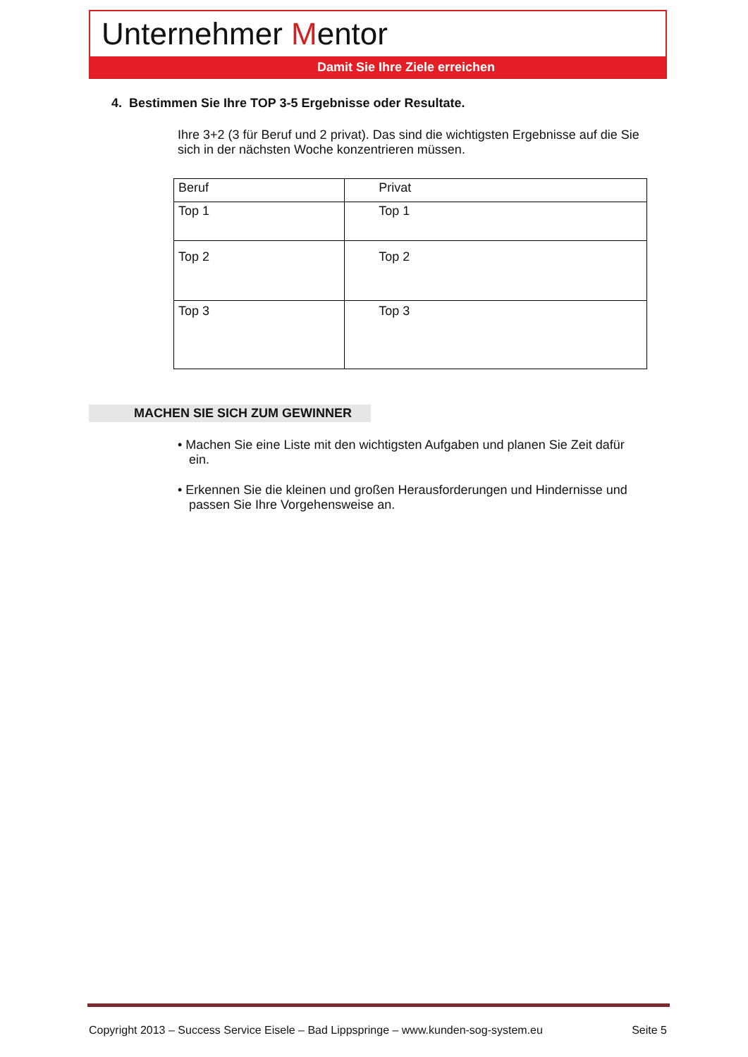Unternehmer Mentor
Damit Sie Ihre Ziele erreichen
4. Bestimmen Sie Ihre TOP 3-5 Ergebnisse oder Resultate.
Ihre 3+2 (3 für Beruf und 2 privat). Das sind die wichtigsten Ergebnisse auf die Sie sich in der nächsten Woche konzentrieren müssen.
| Beruf | Privat |
| Top 1 | Top 1 |
| Top 2 | Top 2 |
| Top 3 | Top 3 |
MACHEN SIE SICH ZUM GEWINNER
• Machen Sie eine Liste mit den wichtigsten Aufgaben und planen Sie Zeit dafür ein.
• Erkennen Sie die kleinen und großen Herausforderungen und Hindernisse und passen Sie Ihre Vorgehensweise an.
Copyright 2013 – Success Service Eisele – Bad Lippspringe – www.kunden-sog-system.eu Seite 5